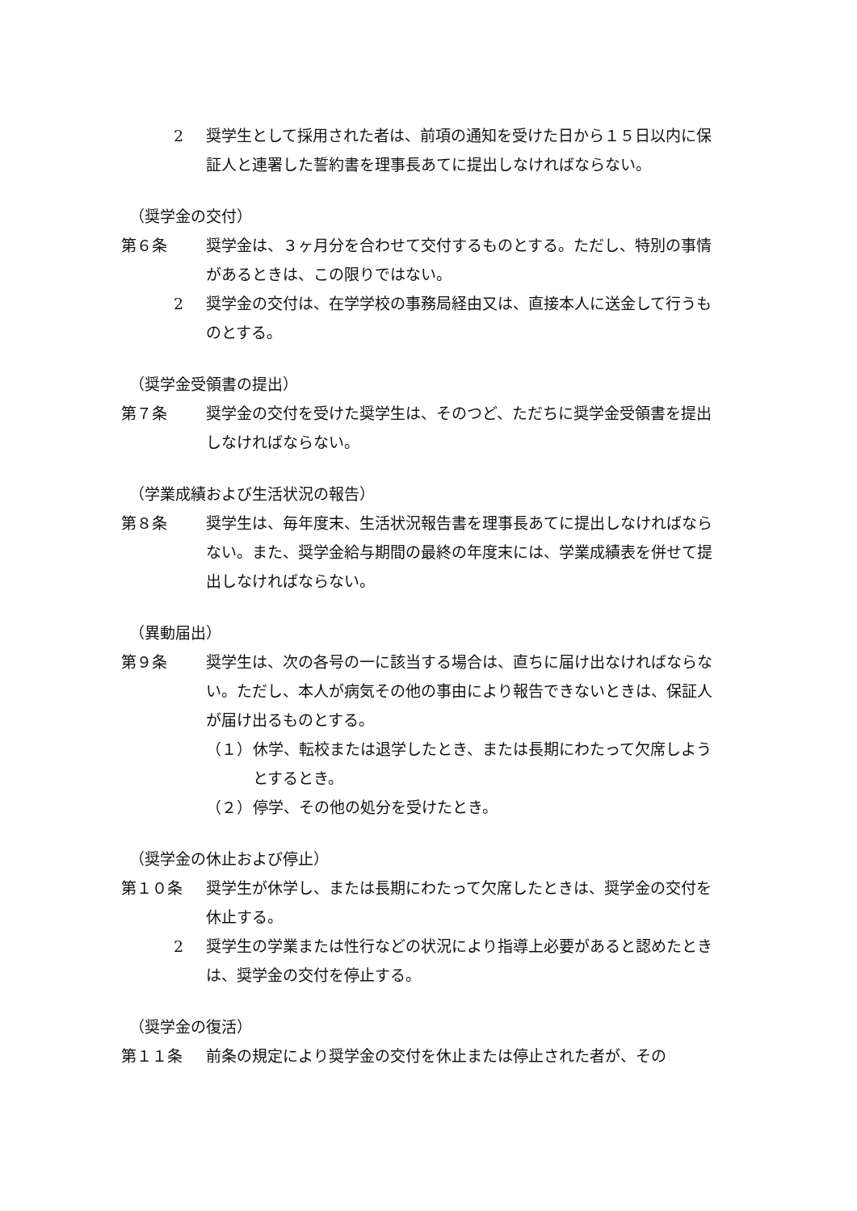2 奨学生として採用された者は、前項の通知を受けた日から１５日以内に保証人と連署した誓約書を理事長あてに提出しなければならない。
（奨学金の交付）
第６条 奨学金は、３ヶ月分を合わせて交付するものとする。ただし、特別の事情があるときは、この限りではない。
2 奨学金の交付は、在学学校の事務局経由又は、直接本人に送金して行うものとする。
（奨学金受領書の提出）
第７条 奨学金の交付を受けた奨学生は、そのつど、ただちに奨学金受領書を提出しなければならない。
（学業成績および生活状況の報告）
第８条 奨学生は、毎年度末、生活状況報告書を理事長あてに提出しなければならない。また、奨学金給与期間の最終の年度末には、学業成績表を併せて提出しなければならない。
（異動届出）
第９条 奨学生は、次の各号の一に該当する場合は、直ちに届け出なければならない。ただし、本人が病気その他の事由により報告できないときは、保証人が届け出るものとする。
（１） 休学、転校または退学したとき、または長期にわたって欠席しようとするとき。
（２） 停学、その他の処分を受けたとき。
（奨学金の休止および停止）
第１０条 奨学生が休学し、または長期にわたって欠席したときは、奨学金の交付を休止する。
2 奨学生の学業または性行などの状況により指導上必要があると認めたときは、奨学金の交付を停止する。
（奨学金の復活）
第１１条 前条の規定により奨学金の交付を休止または停止された者が、その